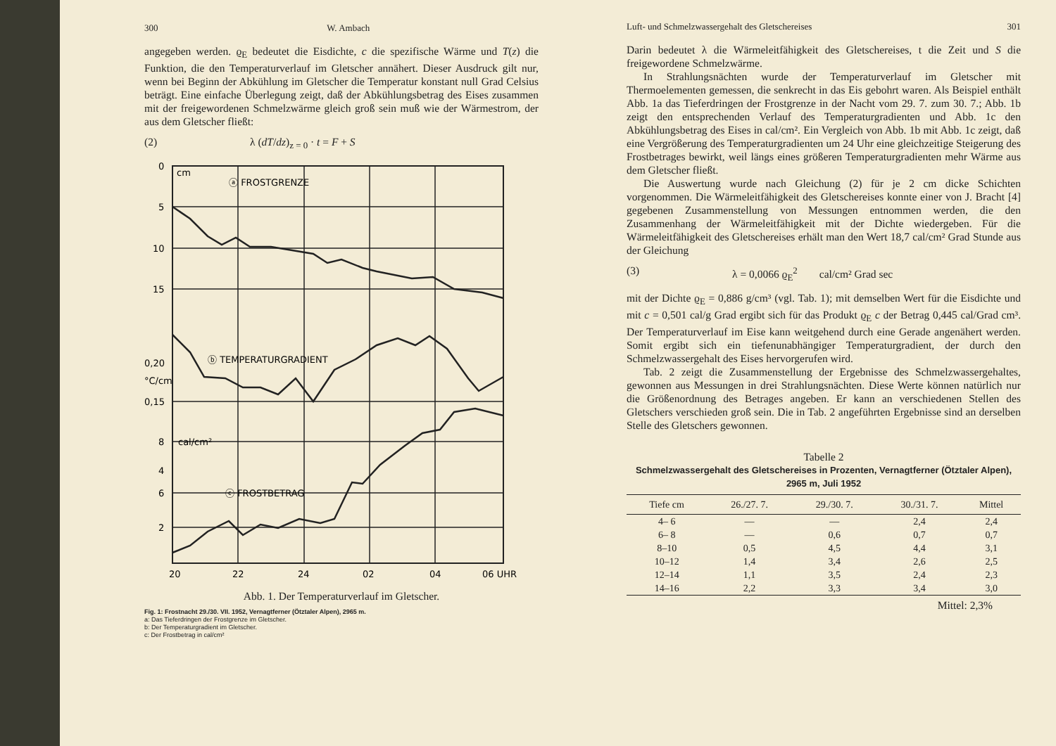300 W. Ambach
angegeben werden. ϱ<sub>E</sub> bedeutet die Eisdichte, c die spezifische Wärme und T(z) die Funktion, die den Temperaturverlauf im Gletscher annähert. Dieser Ausdruck gilt nur, wenn bei Beginn der Abkühlung im Gletscher die Temperatur konstant null Grad Celsius beträgt. Eine einfache Überlegung zeigt, daß der Abkühlungsbetrag des Eises zusammen mit der freigewordenen Schmelzwärme gleich groß sein muß wie der Wärmestrom, der aus dem Gletscher fließt:
(2) λ (dT/dz)<sub>z = 0</sub> · t = F + S
0
cm
5
10
15
0,20
°C/cm
0,15
8
cal/cm²
6
4
2
ⓐ FROSTGRENZE
ⓑ TEMPERATURGRADIENT
ⓒ FROSTBETRAG
20
22
24
02
04
06 UHR
Abb. 1. Der Temperaturverlauf im Gletscher.
Fig. 1: Frostnacht 29./30. VII. 1952, Vernagtferner (Ötztaler Alpen), 2965 m.
a: Das Tieferdringen der Frostgrenze im Gletscher.
b: Der Temperaturgradient im Gletscher.
c: Der Frostbetrag in cal/cm²
Luft- und Schmelzwassergehalt des Gletschereises 301
Darin bedeutet λ die Wärmeleitfähigkeit des Gletschereises, t die Zeit und S die freigewordene Schmelzwärme.
In Strahlungsnächten wurde der Temperaturverlauf im Gletscher mit Thermoelementen gemessen, die senkrecht in das Eis gebohrt waren. Als Beispiel enthält Abb. 1a das Tieferdringen der Frostgrenze in der Nacht vom 29. 7. zum 30. 7.; Abb. 1b zeigt den entsprechenden Verlauf des Temperaturgradienten und Abb. 1c den Abkühlungsbetrag des Eises in cal/cm². Ein Vergleich von Abb. 1b mit Abb. 1c zeigt, daß eine Vergrößerung des Temperaturgradienten um 24 Uhr eine gleichzeitige Steigerung des Frostbetrages bewirkt, weil längs eines größeren Temperaturgradienten mehr Wärme aus dem Gletscher fließt.
Die Auswertung wurde nach Gleichung (2) für je 2 cm dicke Schichten vorgenommen. Die Wärmeleitfähigkeit des Gletschereises konnte einer von J. Bracht [4] gegebenen Zusammenstellung von Messungen entnommen werden, die den Zusammenhang der Wärmeleitfähigkeit mit der Dichte wiedergeben. Für die Wärmeleitfähigkeit des Gletschereises erhält man den Wert 18,7 cal/cm² Grad Stunde aus der Gleichung
(3) λ = 0,0066 ϱ<sub>E</sub><sup>2</sup> cal/cm² Grad sec
mit der Dichte ϱ<sub>E</sub> = 0,886 g/cm³ (vgl. Tab. 1); mit demselben Wert für die Eisdichte und mit c = 0,501 cal/g Grad ergibt sich für das Produkt ϱ<sub>E</sub> c der Betrag 0,445 cal/Grad cm³. Der Temperaturverlauf im Eise kann weitgehend durch eine Gerade angenähert werden. Somit ergibt sich ein tiefenunabhängiger Temperaturgradient, der durch den Schmelzwassergehalt des Eises hervorgerufen wird.
Tab. 2 zeigt die Zusammenstellung der Ergebnisse des Schmelzwassergehaltes, gewonnen aus Messungen in drei Strahlungsnächten. Diese Werte können natürlich nur die Größenordnung des Betrages angeben. Er kann an verschiedenen Stellen des Gletschers verschieden groß sein. Die in Tab. 2 angeführten Ergebnisse sind an derselben Stelle des Gletschers gewonnen.
Tabelle 2
Schmelzwassergehalt des Gletschereises in Prozenten, Vernagtferner (Ötztaler Alpen), 2965 m, Juli 1952
| Tiefe cm | 26./27. 7. | 29./30. 7. | 30./31. 7. | Mittel |
| --- | --- | --- | --- | --- |
| 4– 6 | — | — | 2,4 | 2,4 |
| 6– 8 | — | 0,6 | 0,7 | 0,7 |
| 8–10 | 0,5 | 4,5 | 4,4 | 3,1 |
| 10–12 | 1,4 | 3,4 | 2,6 | 2,5 |
| 12–14 | 1,1 | 3,5 | 2,4 | 2,3 |
| 14–16 | 2,2 | 3,3 | 3,4 | 3,0 |
Mittel: 2,3%